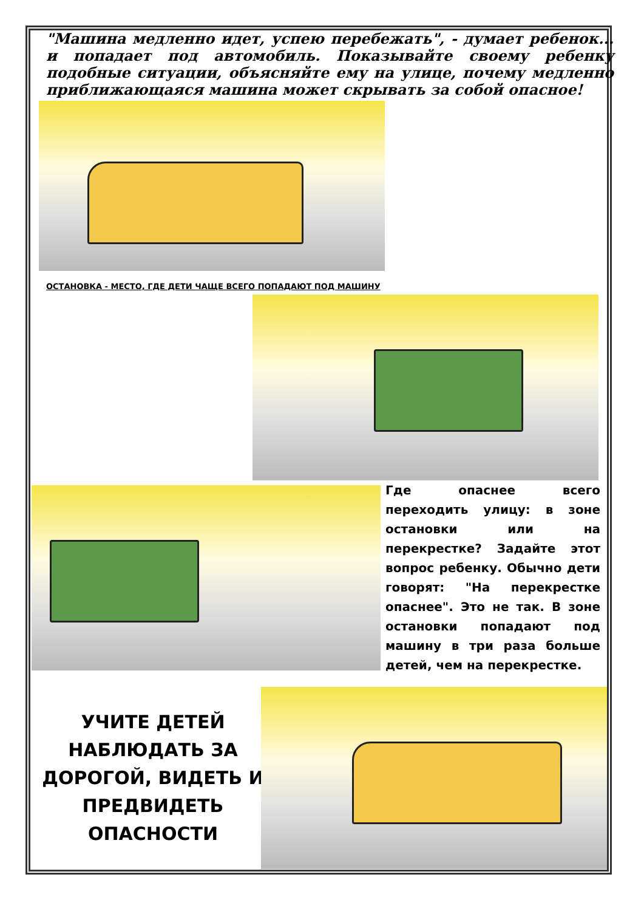"Машина медленно идет, успею перебежать", - думает ребенок... и попадает под автомобиль. Показывайте своему ребенку подобные ситуации, объясняйте ему на улице, почему медленно приближающаяся машина может скрывать за собой опасное!
ОСТАНОВКА - МЕСТО, ГДЕ ДЕТИ ЧАЩЕ ВСЕГО ПОПАДАЮТ ПОД МАШИНУ
Где опаснее всего переходить улицу: в зоне остановки или на перекрестке? Задайте этот вопрос ребенку. Обычно дети говорят: "На перекрестке опаснее". Это не так. В зоне остановки попадают под машину в три раза больше детей, чем на перекрестке.
УЧИТЕ ДЕТЕЙ НАБЛЮДАТЬ ЗА ДОРОГОЙ, ВИДЕТЬ И ПРЕДВИДЕТЬ ОПАСНОСТИ